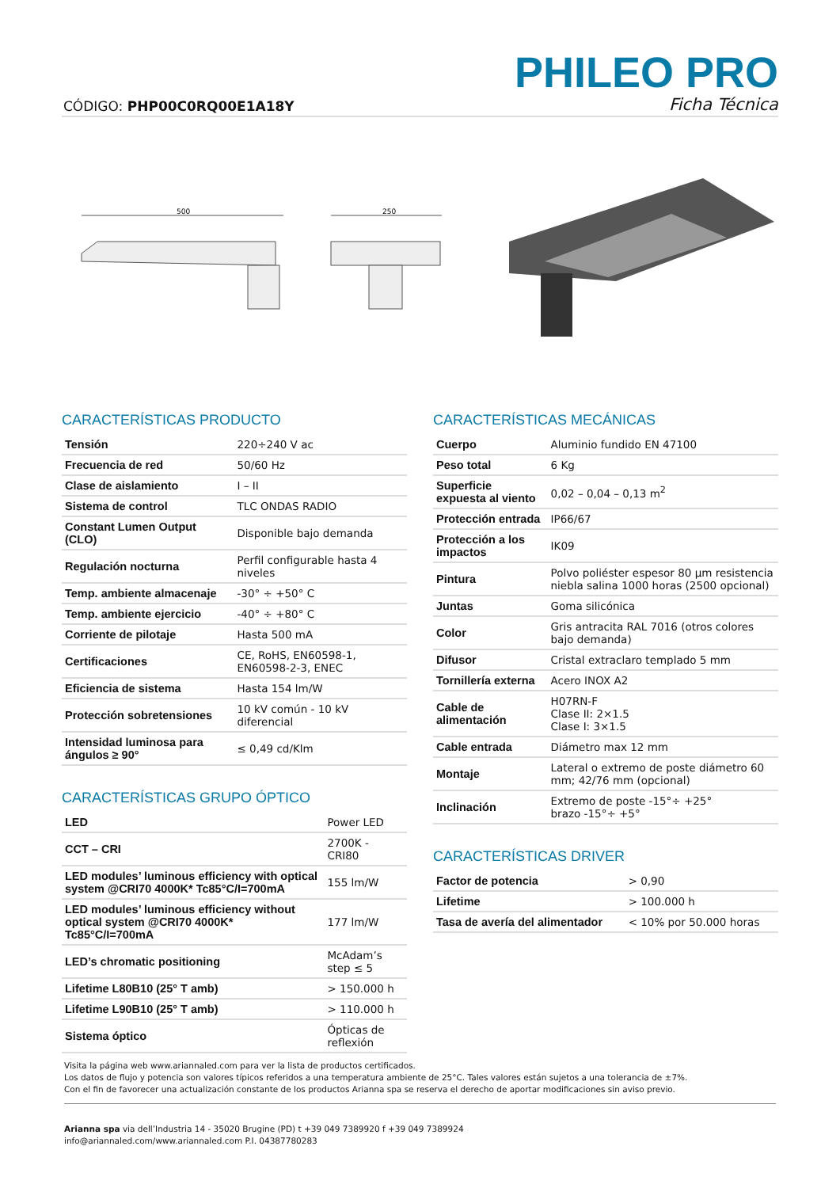PHILEO PRO
CÓDIGO: PHP00C0RQ00E1A18Y Ficha Técnica
500
250
CARACTERÍSTICAS PRODUCTO
| Tensión | 220÷240 V ac |
| Frecuencia de red | 50/60 Hz |
| Clase de aislamiento | I – II |
| Sistema de control | TLC ONDAS RADIO |
| Constant Lumen Output (CLO) | Disponible bajo demanda |
| Regulación nocturna | Perfil configurable hasta 4 niveles |
| Temp. ambiente almacenaje | -30° ÷ +50° C |
| Temp. ambiente ejercicio | -40° ÷ +80° C |
| Corriente de pilotaje | Hasta 500 mA |
| Certificaciones | CE, RoHS, EN60598-1, EN60598-2-3, ENEC |
| Eficiencia de sistema | Hasta 154 lm/W |
| Protección sobretensiones | 10 kV común - 10 kV diferencial |
| Intensidad luminosa para ángulos ≥ 90° | ≤ 0,49 cd/Klm |
CARACTERÍSTICAS GRUPO ÓPTICO
| LED | Power LED |
| CCT – CRI | 2700K - CRI80 |
| LED modules’ luminous efficiency with optical system @CRI70 4000K* Tc85°C/I=700mA | 155 lm/W |
| LED modules’ luminous efficiency without optical system @CRI70 4000K* Tc85°C/I=700mA | 177 lm/W |
| LED’s chromatic positioning | McAdam’s step ≤ 5 |
| Lifetime L80B10 (25° T amb) | > 150.000 h |
| Lifetime L90B10 (25° T amb) | > 110.000 h |
| Sistema óptico | Ópticas de reflexión |
CARACTERÍSTICAS MECÁNICAS
| Cuerpo | Aluminio fundido EN 47100 |
| Peso total | 6 Kg |
| Superficie expuesta al viento | 0,02 – 0,04 – 0,13 m<sup>2</sup> |
| Protección entrada | IP66/67 |
| Protección a los impactos | IK09 |
| Pintura | Polvo poliéster espesor 80 µm resistencia niebla salina 1000 horas (2500 opcional) |
| Juntas | Goma silicónica |
| Color | Gris antracita RAL 7016 (otros colores bajo demanda) |
| Difusor | Cristal extraclaro templado 5 mm |
| Tornillería externa | Acero INOX A2 |
| Cable de alimentación | H07RN-F Clase II: 2×1.5 Clase I: 3×1.5 |
| Cable entrada | Diámetro max 12 mm |
| Montaje | Lateral o extremo de poste diámetro 60 mm; 42/76 mm (opcional) |
| Inclinación | Extremo de poste -15°÷ +25° brazo -15°÷ +5° |
CARACTERÍSTICAS DRIVER
| Factor de potencia | > 0,90 |
| Lifetime | > 100.000 h |
| Tasa de avería del alimentador | < 10% por 50.000 horas |
Visita la página web www.ariannaled.com para ver la lista de productos certificados.
Los datos de flujo y potencia son valores típicos referidos a una temperatura ambiente de 25°C. Tales valores están sujetos a una tolerancia de ±7%.
Con el fin de favorecer una actualización constante de los productos Arianna spa se reserva el derecho de aportar modificaciones sin aviso previo.
Arianna spa via dell’Industria 14 - 35020 Brugine (PD) t +39 049 7389920 f +39 049 7389924
info@ariannaled.com/www.ariannaled.com P.I. 04387780283